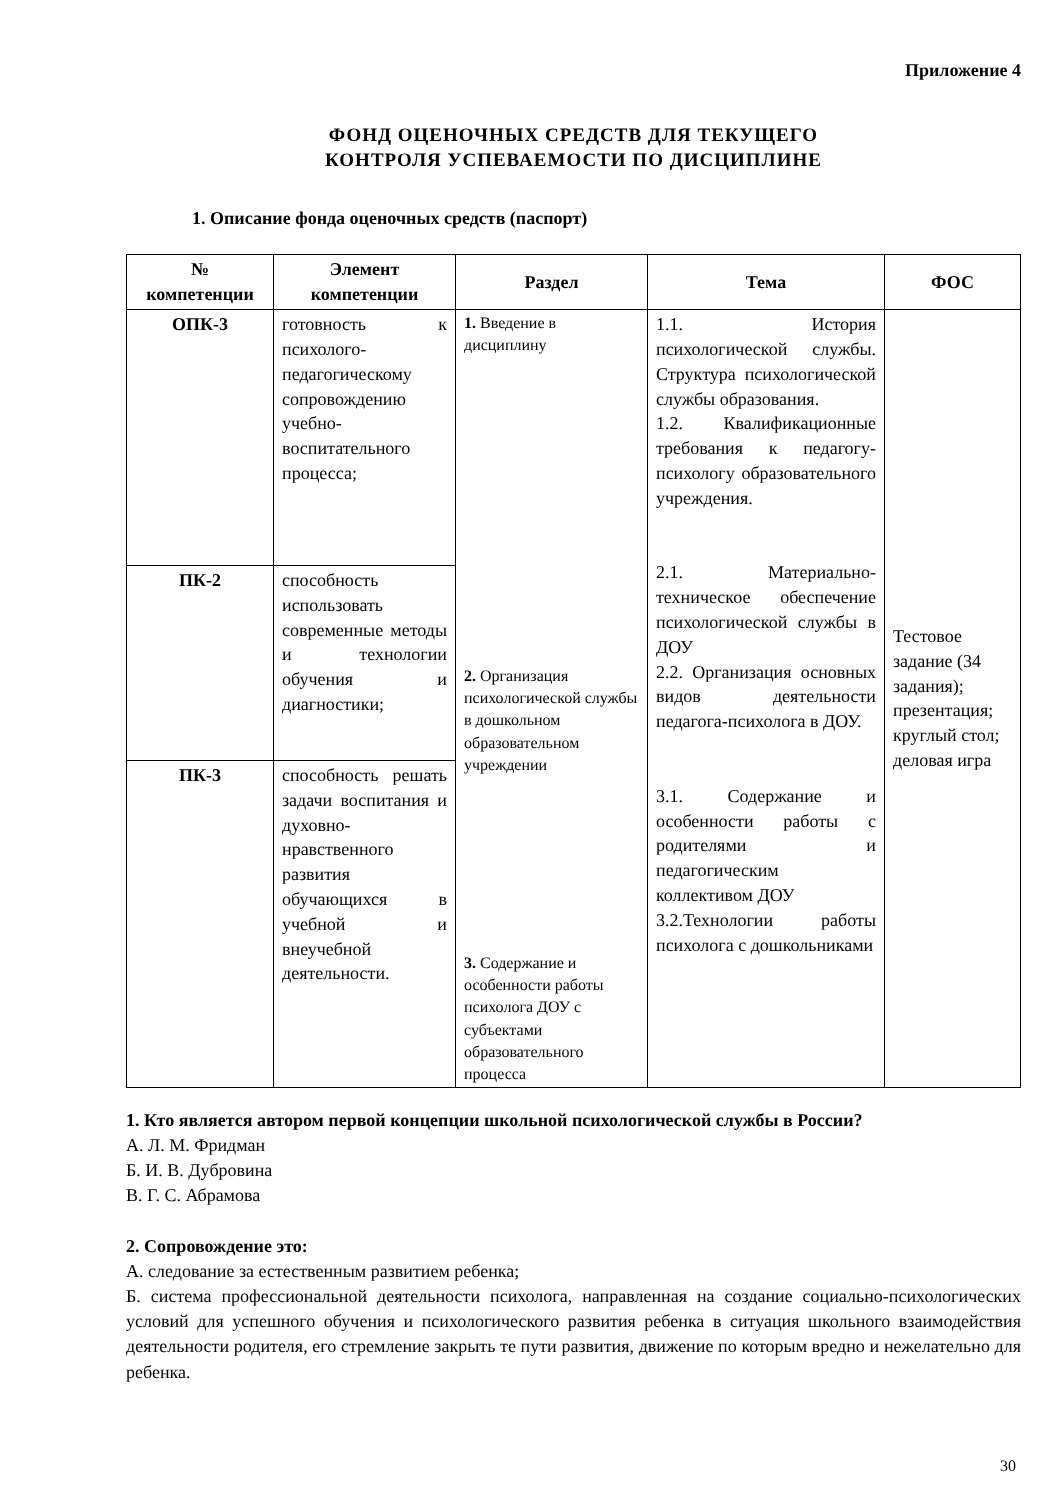Приложение 4
ФОНД ОЦЕНОЧНЫХ СРЕДСТВ ДЛЯ ТЕКУЩЕГО
КОНТРОЛЯ УСПЕВАЕМОСТИ ПО ДИСЦИПЛИНЕ
1. Описание фонда оценочных средств (паспорт)
| № компетенции | Элемент компетенции | Раздел | Тема | ФОС |
| --- | --- | --- | --- | --- |
| ОПК-3 | готовность к психолого-педагогическому сопровождению учебно-воспитательного процесса; | 1. Введение в дисциплину 2. Организация психологической службы в дошкольном образовательном учреждении 3. Содержание и особенности работы психолога ДОУ с субъектами образовательного процесса | 1.1. История психологической службы. Структура психологической службы образования. 1.2. Квалификационные требования к педагогу-психологу образовательного учреждения. 2.1. Материально-техническое обеспечение психологической службы в ДОУ 2.2. Организация основных видов деятельности педагога-психолога в ДОУ. 3.1. Содержание и особенности работы с родителями и педагогическим коллективом ДОУ 3.2.Технологии работы психолога с дошкольниками | Тестовое задание (34 задания); презентация; круглый стол; деловая игра |
| ПК-2 | способность использовать современные методы и технологии обучения и диагностики; | | | |
| ПК-3 | способность решать задачи воспитания и духовно-нравственного развития обучающихся в учебной и внеучебной деятельности. | | | |
1. Кто является автором первой концепции школьной психологической службы в России?
А. Л. М. Фридман
Б. И. В. Дубровина
В. Г. С. Абрамова
2. Сопровождение это:
А. следование за естественным развитием ребенка;
Б. система профессиональной деятельности психолога, направленная на создание социально-психологических условий для успешного обучения и психологического развития ребенка в ситуация школьного взаимодействия деятельности родителя, его стремление закрыть те пути развития, движение по которым вредно и нежелательно для ребенка.
30